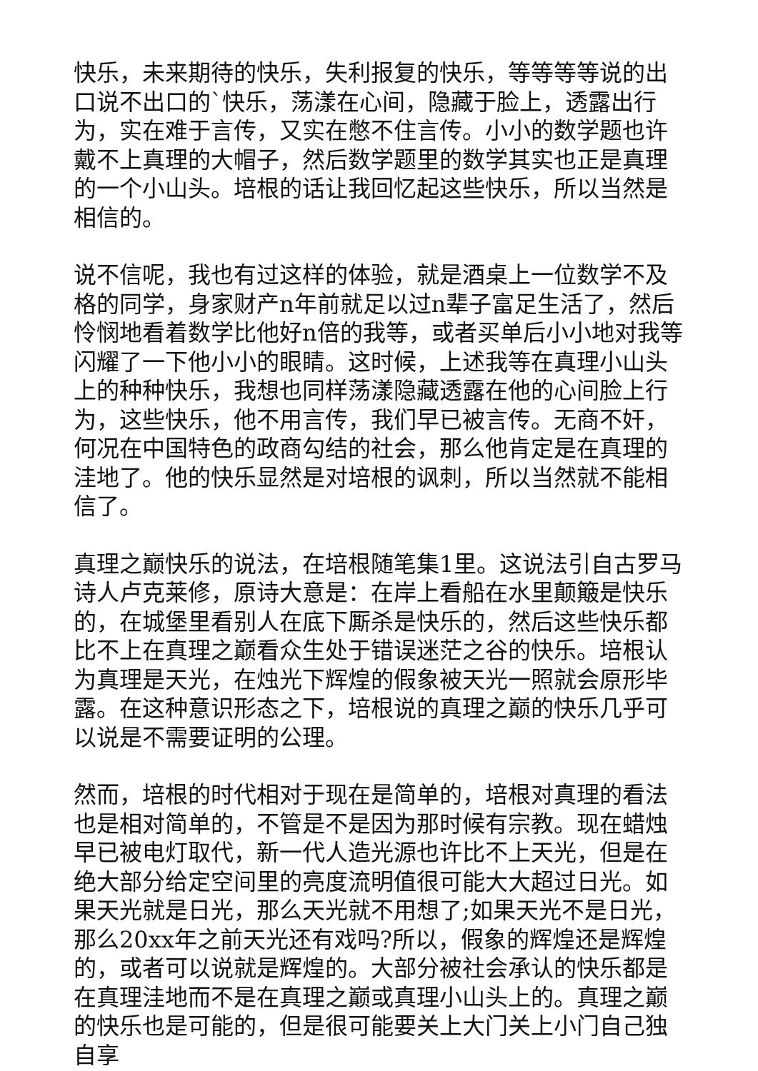快乐，未来期待的快乐，失利报复的快乐，等等等等说的出口说不出口的`快乐，荡漾在心间，隐藏于脸上，透露出行为，实在难于言传，又实在憋不住言传。小小的数学题也许戴不上真理的大帽子，然后数学题里的数学其实也正是真理的一个小山头。培根的话让我回忆起这些快乐，所以当然是相信的。
说不信呢，我也有过这样的体验，就是酒桌上一位数学不及格的同学，身家财产n年前就足以过n辈子富足生活了，然后怜悯地看着数学比他好n倍的我等，或者买单后小小地对我等闪耀了一下他小小的眼睛。这时候，上述我等在真理小山头上的种种快乐，我想也同样荡漾隐藏透露在他的心间脸上行为，这些快乐，他不用言传，我们早已被言传。无商不奸，何况在中国特色的政商勾结的社会，那么他肯定是在真理的洼地了。他的快乐显然是对培根的讽刺，所以当然就不能相信了。
真理之巅快乐的说法，在培根随笔集1里。这说法引自古罗马诗人卢克莱修，原诗大意是：在岸上看船在水里颠簸是快乐的，在城堡里看别人在底下厮杀是快乐的，然后这些快乐都比不上在真理之巅看众生处于错误迷茫之谷的快乐。培根认为真理是天光，在烛光下辉煌的假象被天光一照就会原形毕露。在这种意识形态之下，培根说的真理之巅的快乐几乎可以说是不需要证明的公理。
然而，培根的时代相对于现在是简单的，培根对真理的看法也是相对简单的，不管是不是因为那时候有宗教。现在蜡烛早已被电灯取代，新一代人造光源也许比不上天光，但是在绝大部分给定空间里的亮度流明值很可能大大超过日光。如果天光就是日光，那么天光就不用想了;如果天光不是日光，那么20xx年之前天光还有戏吗?所以，假象的辉煌还是辉煌的，或者可以说就是辉煌的。大部分被社会承认的快乐都是在真理洼地而不是在真理之巅或真理小山头上的。真理之巅的快乐也是可能的，但是很可能要关上大门关上小门自己独自享